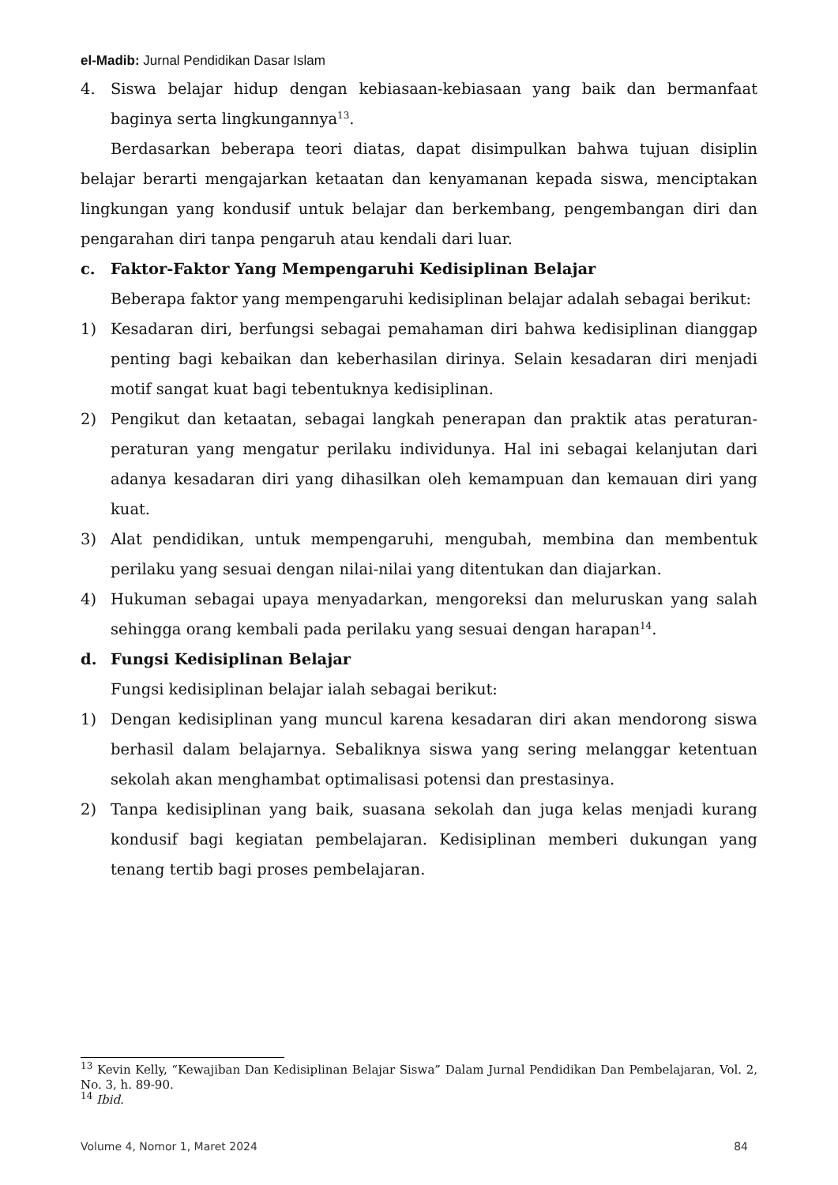el-Madib: Jurnal Pendidikan Dasar Islam
4. Siswa belajar hidup dengan kebiasaan-kebiasaan yang baik dan bermanfaat baginya serta lingkungannya<sup>13</sup>.
Berdasarkan beberapa teori diatas, dapat disimpulkan bahwa tujuan disiplin belajar berarti mengajarkan ketaatan dan kenyamanan kepada siswa, menciptakan lingkungan yang kondusif untuk belajar dan berkembang, pengembangan diri dan pengarahan diri tanpa pengaruh atau kendali dari luar.
c. Faktor-Faktor Yang Mempengaruhi Kedisiplinan Belajar
Beberapa faktor yang mempengaruhi kedisiplinan belajar adalah sebagai berikut:
1) Kesadaran diri, berfungsi sebagai pemahaman diri bahwa kedisiplinan dianggap penting bagi kebaikan dan keberhasilan dirinya. Selain kesadaran diri menjadi motif sangat kuat bagi tebentuknya kedisiplinan.
2) Pengikut dan ketaatan, sebagai langkah penerapan dan praktik atas peraturan-peraturan yang mengatur perilaku individunya. Hal ini sebagai kelanjutan dari adanya kesadaran diri yang dihasilkan oleh kemampuan dan kemauan diri yang kuat.
3) Alat pendidikan, untuk mempengaruhi, mengubah, membina dan membentuk perilaku yang sesuai dengan nilai-nilai yang ditentukan dan diajarkan.
4) Hukuman sebagai upaya menyadarkan, mengoreksi dan meluruskan yang salah sehingga orang kembali pada perilaku yang sesuai dengan harapan<sup>14</sup>.
d. Fungsi Kedisiplinan Belajar
Fungsi kedisiplinan belajar ialah sebagai berikut:
1) Dengan kedisiplinan yang muncul karena kesadaran diri akan mendorong siswa berhasil dalam belajarnya. Sebaliknya siswa yang sering melanggar ketentuan sekolah akan menghambat optimalisasi potensi dan prestasinya.
2) Tanpa kedisiplinan yang baik, suasana sekolah dan juga kelas menjadi kurang kondusif bagi kegiatan pembelajaran. Kedisiplinan memberi dukungan yang tenang tertib bagi proses pembelajaran.
<sup>13</sup> Kevin Kelly, “Kewajiban Dan Kedisiplinan Belajar Siswa” Dalam Jurnal Pendidikan Dan Pembelajaran, Vol. 2, No. 3, h. 89-90.
<sup>14</sup> Ibid.
Volume 4, Nomor 1, Maret 2024 84